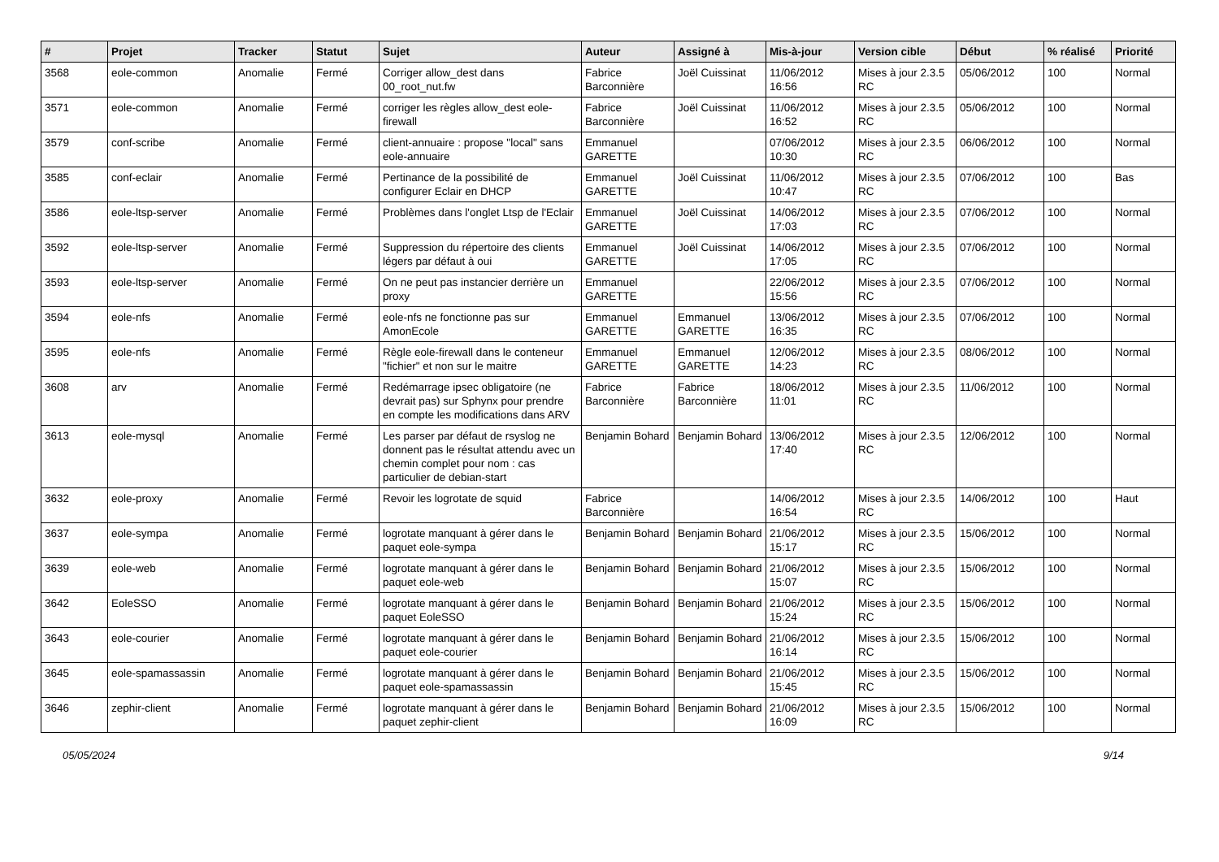| # | Projet | Tracker | Statut | Sujet | Auteur | Assigné à | Mis-à-jour | Version cible | Début | % réalisé | Priorité |
| --- | --- | --- | --- | --- | --- | --- | --- | --- | --- | --- | --- |
| 3568 | eole-common | Anomalie | Fermé | Corriger allow_dest dans 00_root_nut.fw | Fabrice Barconnière | Joël Cuissinat | 11/06/2012 16:56 | Mises à jour 2.3.5 RC | 05/06/2012 | 100 | Normal |
| 3571 | eole-common | Anomalie | Fermé | corriger les règles allow_dest eole-firewall | Fabrice Barconnière | Joël Cuissinat | 11/06/2012 16:52 | Mises à jour 2.3.5 RC | 05/06/2012 | 100 | Normal |
| 3579 | conf-scribe | Anomalie | Fermé | client-annuaire : propose "local" sans eole-annuaire | Emmanuel GARETTE | | 07/06/2012 10:30 | Mises à jour 2.3.5 RC | 06/06/2012 | 100 | Normal |
| 3585 | conf-eclair | Anomalie | Fermé | Pertinance de la possibilité de configurer Eclair en DHCP | Emmanuel GARETTE | Joël Cuissinat | 11/06/2012 10:47 | Mises à jour 2.3.5 RC | 07/06/2012 | 100 | Bas |
| 3586 | eole-ltsp-server | Anomalie | Fermé | Problèmes dans l'onglet Ltsp de l'Eclair | Emmanuel GARETTE | Joël Cuissinat | 14/06/2012 17:03 | Mises à jour 2.3.5 RC | 07/06/2012 | 100 | Normal |
| 3592 | eole-ltsp-server | Anomalie | Fermé | Suppression du répertoire des clients légers par défaut à oui | Emmanuel GARETTE | Joël Cuissinat | 14/06/2012 17:05 | Mises à jour 2.3.5 RC | 07/06/2012 | 100 | Normal |
| 3593 | eole-ltsp-server | Anomalie | Fermé | On ne peut pas instancier derrière un proxy | Emmanuel GARETTE | | 22/06/2012 15:56 | Mises à jour 2.3.5 RC | 07/06/2012 | 100 | Normal |
| 3594 | eole-nfs | Anomalie | Fermé | eole-nfs ne fonctionne pas sur AmonEcole | Emmanuel GARETTE | Emmanuel GARETTE | 13/06/2012 16:35 | Mises à jour 2.3.5 RC | 07/06/2012 | 100 | Normal |
| 3595 | eole-nfs | Anomalie | Fermé | Règle eole-firewall dans le conteneur "fichier" et non sur le maitre | Emmanuel GARETTE | Emmanuel GARETTE | 12/06/2012 14:23 | Mises à jour 2.3.5 RC | 08/06/2012 | 100 | Normal |
| 3608 | arv | Anomalie | Fermé | Redémarrage ipsec obligatoire (ne devrait pas) sur Sphynx pour prendre en compte les modifications dans ARV | Fabrice Barconnière | Fabrice Barconnière | 18/06/2012 11:01 | Mises à jour 2.3.5 RC | 11/06/2012 | 100 | Normal |
| 3613 | eole-mysql | Anomalie | Fermé | Les parser par défaut de rsyslog ne donnent pas le résultat attendu avec un chemin complet pour nom : cas particulier de debian-start | Benjamin Bohard | Benjamin Bohard | 13/06/2012 17:40 | Mises à jour 2.3.5 RC | 12/06/2012 | 100 | Normal |
| 3632 | eole-proxy | Anomalie | Fermé | Revoir les logrotate de squid | Fabrice Barconnière | | 14/06/2012 16:54 | Mises à jour 2.3.5 RC | 14/06/2012 | 100 | Haut |
| 3637 | eole-sympa | Anomalie | Fermé | logrotate manquant à gérer dans le paquet eole-sympa | Benjamin Bohard | Benjamin Bohard | 21/06/2012 15:17 | Mises à jour 2.3.5 RC | 15/06/2012 | 100 | Normal |
| 3639 | eole-web | Anomalie | Fermé | logrotate manquant à gérer dans le paquet eole-web | Benjamin Bohard | Benjamin Bohard | 21/06/2012 15:07 | Mises à jour 2.3.5 RC | 15/06/2012 | 100 | Normal |
| 3642 | EoleSSO | Anomalie | Fermé | logrotate manquant à gérer dans le paquet EoleSSO | Benjamin Bohard | Benjamin Bohard | 21/06/2012 15:24 | Mises à jour 2.3.5 RC | 15/06/2012 | 100 | Normal |
| 3643 | eole-courier | Anomalie | Fermé | logrotate manquant à gérer dans le paquet eole-courier | Benjamin Bohard | Benjamin Bohard | 21/06/2012 16:14 | Mises à jour 2.3.5 RC | 15/06/2012 | 100 | Normal |
| 3645 | eole-spamassassin | Anomalie | Fermé | logrotate manquant à gérer dans le paquet eole-spamassassin | Benjamin Bohard | Benjamin Bohard | 21/06/2012 15:45 | Mises à jour 2.3.5 RC | 15/06/2012 | 100 | Normal |
| 3646 | zephir-client | Anomalie | Fermé | logrotate manquant à gérer dans le paquet zephir-client | Benjamin Bohard | Benjamin Bohard | 21/06/2012 16:09 | Mises à jour 2.3.5 RC | 15/06/2012 | 100 | Normal |
05/05/2024 9/14